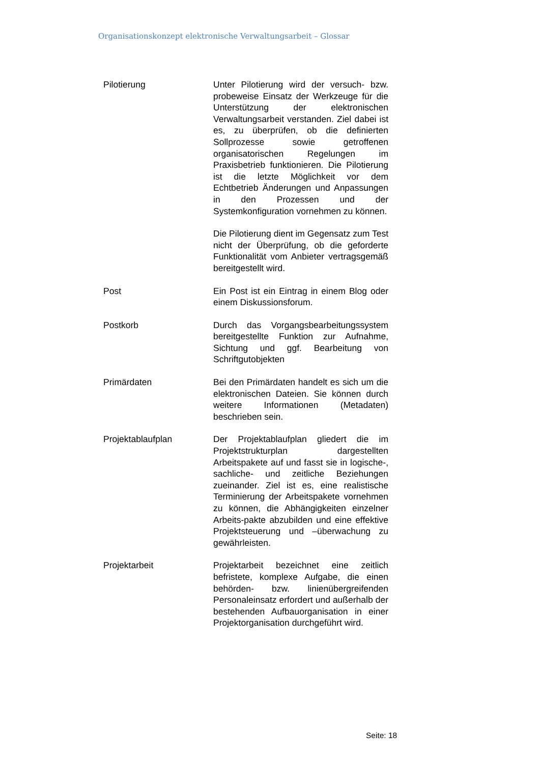Organisationskonzept elektronische Verwaltungsarbeit – Glossar
Pilotierung Unter Pilotierung wird der versuch- bzw. probeweise Einsatz der Werkzeuge für die Unterstützung der elektronischen Verwaltungsarbeit verstanden. Ziel dabei ist es, zu überprüfen, ob die definierten Sollprozesse sowie getroffenen organisatorischen Regelungen im Praxisbetrieb funktionieren. Die Pilotierung ist die letzte Möglichkeit vor dem Echtbetrieb Änderungen und Anpassungen in den Prozessen und der Systemkonfiguration vornehmen zu können.
Die Pilotierung dient im Gegensatz zum Test nicht der Überprüfung, ob die geforderte Funktionalität vom Anbieter vertragsgemäß bereitgestellt wird.
Post Ein Post ist ein Eintrag in einem Blog oder einem Diskussionsforum.
Postkorb Durch das Vorgangsbearbeitungssystem bereitgestellte Funktion zur Aufnahme, Sichtung und ggf. Bearbeitung von Schriftgutobjekten
Primärdaten Bei den Primärdaten handelt es sich um die elektronischen Dateien. Sie können durch weitere Informationen (Metadaten) beschrieben sein.
Projektablaufplan Der Projektablaufplan gliedert die im Projektstrukturplan dargestellten Arbeitspakete auf und fasst sie in logische-, sachliche- und zeitliche Beziehungen zueinander. Ziel ist es, eine realistische Terminierung der Arbeitspakete vornehmen zu können, die Abhängigkeiten einzelner Arbeits-pakte abzubilden und eine effektive Projektsteuerung und –überwachung zu gewährleisten.
Projektarbeit Projektarbeit bezeichnet eine zeitlich befristete, komplexe Aufgabe, die einen behörden- bzw. linienübergreifenden Personaleinsatz erfordert und außerhalb der bestehenden Aufbauorganisation in einer Projektorganisation durchgeführt wird.
Seite: 18